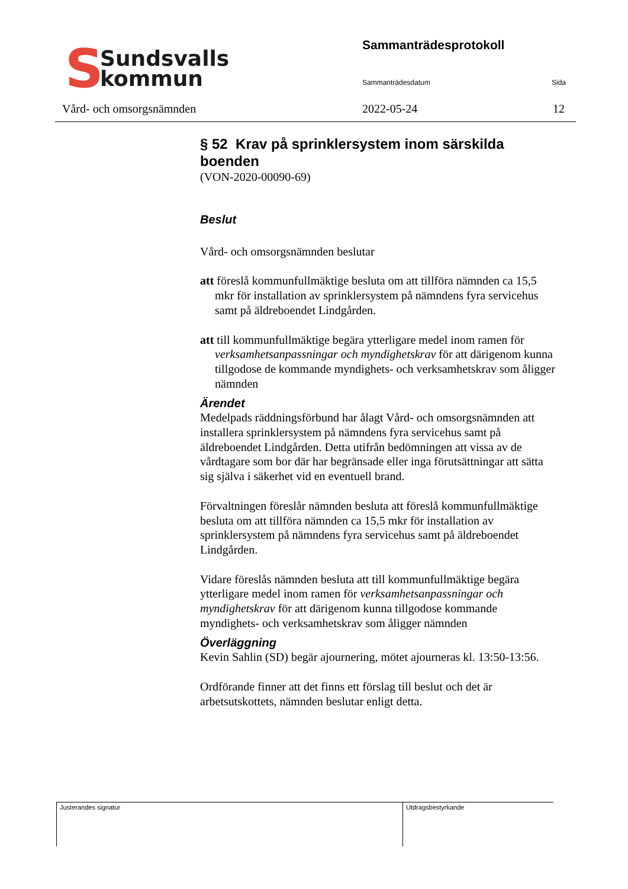S
Sundsvalls
kommun
Vård- och omsorgsnämnden
Sammanträdesprotokoll
Sammanträdesdatum Sida
2022-05-24 12
§ 52 Krav på sprinklersystem inom särskilda boenden
(VON-2020-00090-69)
Beslut
Vård- och omsorgsnämnden beslutar
att föreslå kommunfullmäktige besluta om att tillföra nämnden ca 15,5 mkr för installation av sprinklersystem på nämndens fyra servicehus samt på äldreboendet Lindgården.
att till kommunfullmäktige begära ytterligare medel inom ramen för verksamhetsanpassningar och myndighetskrav för att därigenom kunna tillgodose de kommande myndighets- och verksamhetskrav som åligger nämnden
Ärendet
Medelpads räddningsförbund har ålagt Vård- och omsorgsnämnden att installera sprinklersystem på nämndens fyra servicehus samt på äldreboendet Lindgården. Detta utifrån bedömningen att vissa av de vårdtagare som bor där har begränsade eller inga förutsättningar att sätta sig själva i säkerhet vid en eventuell brand.
Förvaltningen föreslår nämnden besluta att föreslå kommunfullmäktige besluta om att tillföra nämnden ca 15,5 mkr för installation av sprinklersystem på nämndens fyra servicehus samt på äldreboendet Lindgården.
Vidare föreslås nämnden besluta att till kommunfullmäktige begära ytterligare medel inom ramen för verksamhetsanpassningar och myndighetskrav för att därigenom kunna tillgodose kommande myndighets- och verksamhetskrav som åligger nämnden
Överläggning
Kevin Sahlin (SD) begär ajournering, mötet ajourneras kl. 13:50-13:56.
Ordförande finner att det finns ett förslag till beslut och det är arbetsutskottets, nämnden beslutar enligt detta.
Justerandes signatur Utdragsbestyrkande